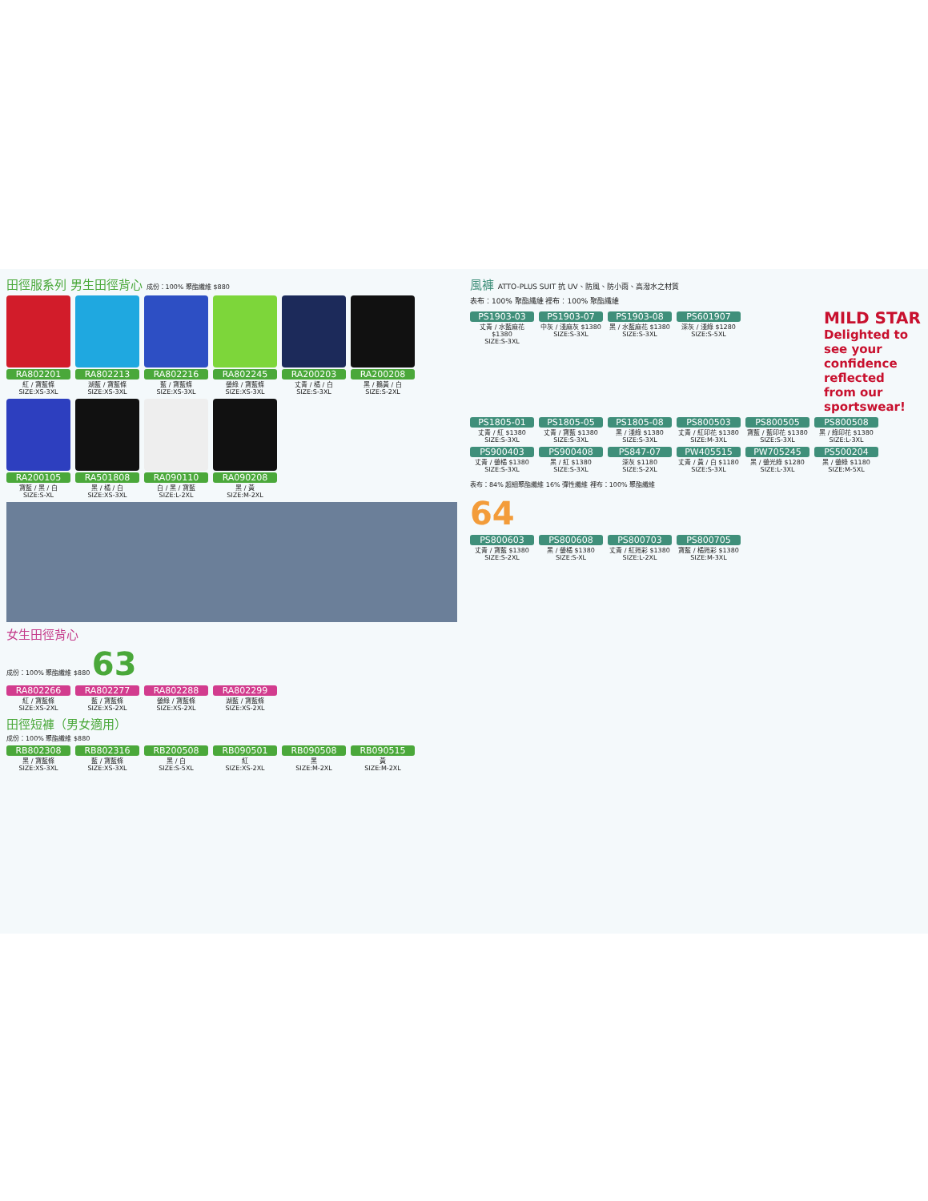田徑服系列 男生田徑背心 成份：100% 聚酯纖維 $880
RA802201
紅 / 寶藍條
SIZE:XS-3XL
RA802213
湖藍 / 寶藍條
SIZE:XS-3XL
RA802216
藍 / 寶藍條
SIZE:XS-3XL
RA802245
螢綠 / 寶藍條
SIZE:XS-3XL
RA200203
丈青 / 橘 / 白
SIZE:S-3XL
RA200208
黑 / 鵝黃 / 白
SIZE:S-2XL
RA200105
寶藍 / 黑 / 白
SIZE:S-XL
RA501808
黑 / 橘 / 白
SIZE:XS-3XL
RA090110
白 / 黑 / 寶藍
SIZE:L-2XL
RA090208
黑 / 黃
SIZE:M-2XL
女生田徑背心
成份：100% 聚酯纖維 $880 63
RA802266
紅 / 寶藍條
SIZE:XS-2XL
RA802277
藍 / 寶藍條
SIZE:XS-2XL
RA802288
螢綠 / 寶藍條
SIZE:XS-2XL
RA802299
湖藍 / 寶藍條
SIZE:XS-2XL
田徑短褲（男女適用）
成份：100% 聚酯纖維 $880
RB802308
黑 / 寶藍條
SIZE:XS-3XL
RB802316
藍 / 寶藍條
SIZE:XS-3XL
RB200508
黑 / 白
SIZE:S-5XL
RB090501
紅
SIZE:XS-2XL
RB090508
黑
SIZE:M-2XL
RB090515
黃
SIZE:M-2XL
風褲 ATTO-PLUS SUIT 抗 UV、防風、防小雨、高潑水之材質
表布：100% 聚酯纖維 裡布：100% 聚酯纖維
PS1903-03
丈青 / 水藍麻花 $1380
SIZE:S-3XL
PS1903-07
中灰 / 淺麻灰 $1380
SIZE:S-3XL
PS1903-08
黑 / 水藍麻花 $1380
SIZE:S-3XL
PS601907
深灰 / 淺綠 $1280
SIZE:S-5XL
MILD STAR
Delighted to see your confidence reflected from our sportswear!
PS1805-01
丈青 / 紅 $1380
SIZE:S-3XL
PS1805-05
丈青 / 寶藍 $1380
SIZE:S-3XL
PS1805-08
黑 / 淺綠 $1380
SIZE:S-3XL
PS800503
丈青 / 紅印花 $1380
SIZE:M-3XL
PS800505
寶藍 / 藍印花 $1380
SIZE:S-3XL
PS800508
黑 / 綠印花 $1380
SIZE:L-3XL
PS900403
丈青 / 螢橘 $1380
SIZE:S-3XL
PS900408
黑 / 紅 $1380
SIZE:S-3XL
PS847-07
深灰 $1180
SIZE:S-2XL
PW405515
丈青 / 黃 / 白 $1180
SIZE:S-3XL
PW705245
黑 / 螢光綠 $1280
SIZE:L-3XL
PS500204
黑 / 螢綠 $1180
SIZE:M-5XL
表布：84% 超細聚酯纖維 16% 彈性纖維 裡布：100% 聚酯纖維
64
PS800603
丈青 / 寶藍 $1380
SIZE:S-2XL
PS800608
黑 / 螢橘 $1380
SIZE:S-XL
PS800703
丈青 / 紅迷彩 $1380
SIZE:L-2XL
PS800705
寶藍 / 橘迷彩 $1380
SIZE:M-3XL